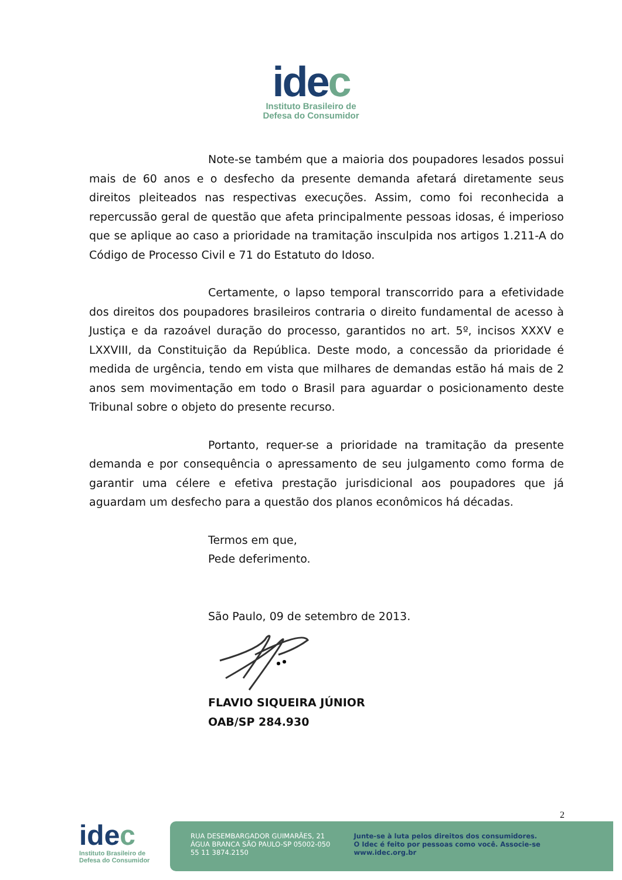idec
Instituto Brasileiro de
Defesa do Consumidor
Note-se também que a maioria dos poupadores lesados possui mais de 60 anos e o desfecho da presente demanda afetará diretamente seus direitos pleiteados nas respectivas execuções. Assim, como foi reconhecida a repercussão geral de questão que afeta principalmente pessoas idosas, é imperioso que se aplique ao caso a prioridade na tramitação insculpida nos artigos 1.211-A do Código de Processo Civil e 71 do Estatuto do Idoso.
Certamente, o lapso temporal transcorrido para a efetividade dos direitos dos poupadores brasileiros contraria o direito fundamental de acesso à Justiça e da razoável duração do processo, garantidos no art. 5º, incisos XXXV e LXXVIII, da Constituição da República. Deste modo, a concessão da prioridade é medida de urgência, tendo em vista que milhares de demandas estão há mais de 2 anos sem movimentação em todo o Brasil para aguardar o posicionamento deste Tribunal sobre o objeto do presente recurso.
Portanto, requer-se a prioridade na tramitação da presente demanda e por consequência o apressamento de seu julgamento como forma de garantir uma célere e efetiva prestação jurisdicional aos poupadores que já aguardam um desfecho para a questão dos planos econômicos há décadas.
Termos em que,
Pede deferimento.
São Paulo, 09 de setembro de 2013.
FLAVIO SIQUEIRA JÚNIOR
OAB/SP 284.930
2
idec
Instituto Brasileiro de
Defesa do Consumidor
RUA DESEMBARGADOR GUIMARÃES, 21
ÁGUA BRANCA SÃO PAULO-SP 05002-050
55 11 3874.2150
Junte-se à luta pelos direitos dos consumidores.
O Idec é feito por pessoas como você. Associe-se
www.idec.org.br